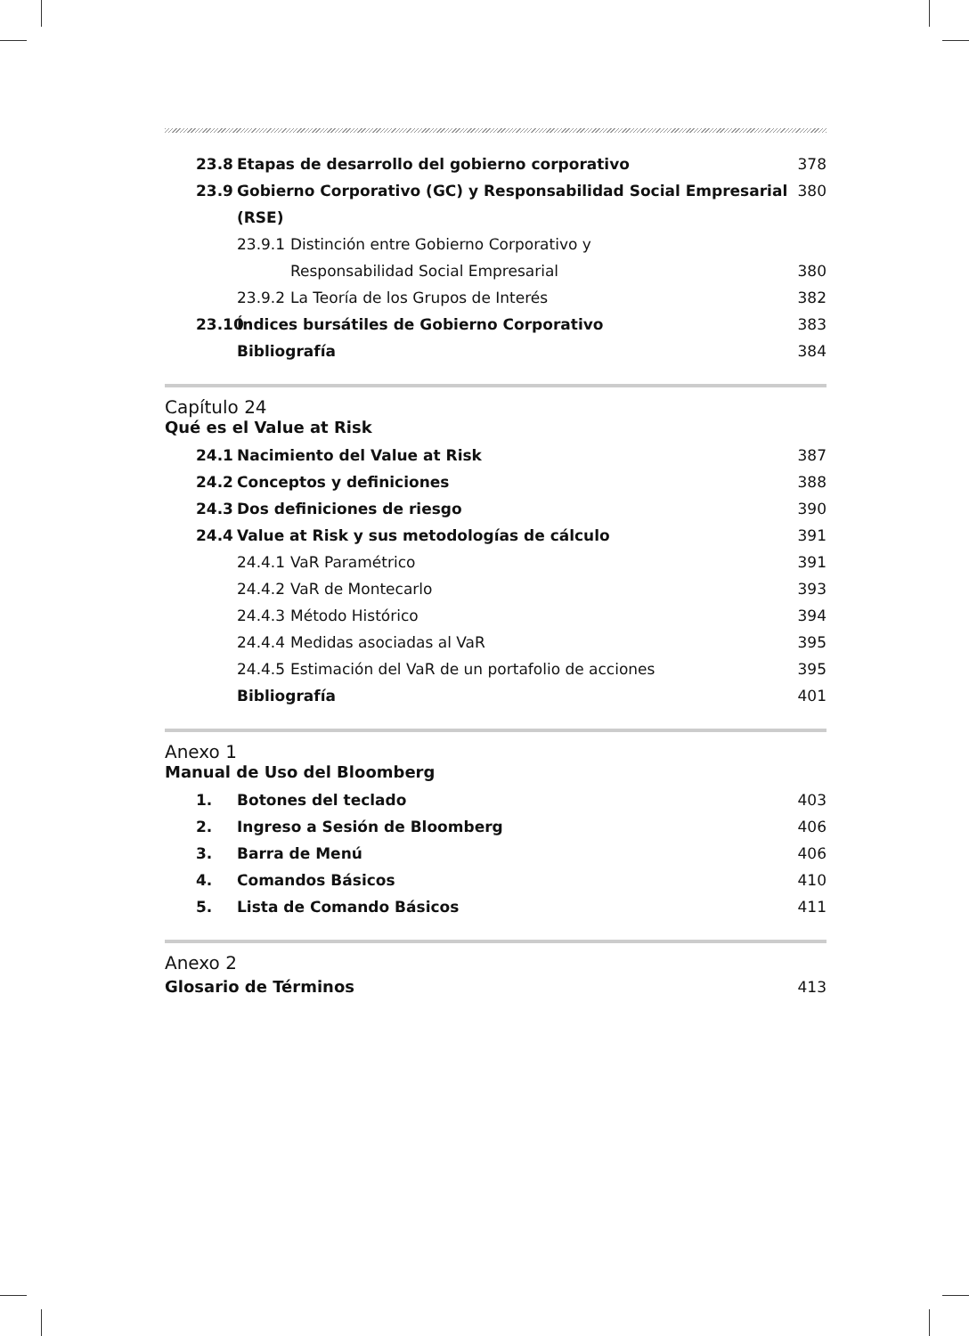23.8 Etapas de desarrollo del gobierno corporativo 378
23.9 Gobierno Corporativo (GC) y Responsabilidad Social Empresarial (RSE) 380
23.9.1 Distinción entre Gobierno Corporativo y
Responsabilidad Social Empresarial 380
23.9.2 La Teoría de los Grupos de Interés 382
23.10 Índices bursátiles de Gobierno Corporativo 383
Bibliografía 384
Capítulo 24
Qué es el Value at Risk
24.1 Nacimiento del Value at Risk 387
24.2 Conceptos y definiciones 388
24.3 Dos definiciones de riesgo 390
24.4 Value at Risk y sus metodologías de cálculo 391
24.4.1 VaR Paramétrico 391
24.4.2 VaR de Montecarlo 393
24.4.3 Método Histórico 394
24.4.4 Medidas asociadas al VaR 395
24.4.5 Estimación del VaR de un portafolio de acciones 395
Bibliografía 401
Anexo 1
Manual de Uso del Bloomberg
1. Botones del teclado 403
2. Ingreso a Sesión de Bloomberg 406
3. Barra de Menú 406
4. Comandos Básicos 410
5. Lista de Comando Básicos 411
Anexo 2
Glosario de Términos 413